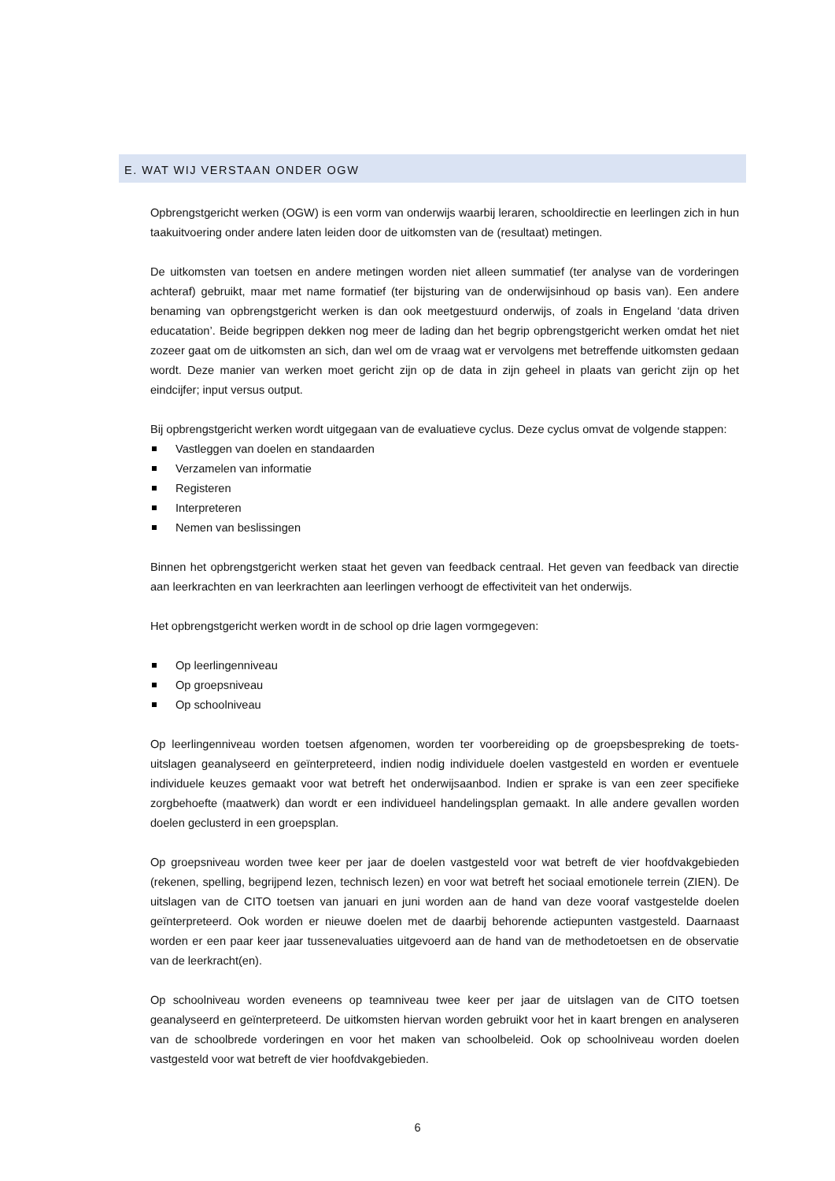E. WAT WIJ VERSTAAN ONDER OGW
Opbrengstgericht werken (OGW) is een vorm van onderwijs waarbij leraren, schooldirectie en leerlingen zich in hun taakuitvoering onder andere laten leiden door de uitkomsten van de (resultaat) metingen.
De uitkomsten van toetsen en andere metingen worden niet alleen summatief (ter analyse van de vorderingen achteraf) gebruikt, maar met name formatief (ter bijsturing van de onderwijsinhoud op basis van). Een andere benaming van opbrengstgericht werken is dan ook meetgestuurd onderwijs, of zoals in Engeland ‘data driven educatation’. Beide begrippen dekken nog meer de lading dan het begrip opbrengstgericht werken omdat het niet zozeer gaat om de uitkomsten an sich, dan wel om de vraag wat er vervolgens met betreffende uitkomsten gedaan wordt. Deze manier van werken moet gericht zijn op de data in zijn geheel in plaats van gericht zijn op het eindcijfer; input versus output.
Bij opbrengstgericht werken wordt uitgegaan van de evaluatieve cyclus. Deze cyclus omvat de volgende stappen:
Vastleggen van doelen en standaarden
Verzamelen van informatie
Registeren
Interpreteren
Nemen van beslissingen
Binnen het opbrengstgericht werken staat het geven van feedback centraal. Het geven van feedback van directie aan leerkrachten en van leerkrachten aan leerlingen verhoogt de effectiviteit van het onderwijs.
Het opbrengstgericht werken wordt in de school op drie lagen vormgegeven:
Op leerlingenniveau
Op groepsniveau
Op schoolniveau
Op leerlingenniveau worden toetsen afgenomen, worden ter voorbereiding op de groepsbespreking de toets-uitslagen geanalyseerd en geïnterpreteerd, indien nodig individuele doelen vastgesteld en worden er eventuele individuele keuzes gemaakt voor wat betreft het onderwijsaanbod. Indien er sprake is van een zeer specifieke zorgbehoefte (maatwerk) dan wordt er een individueel handelingsplan gemaakt. In alle andere gevallen worden doelen geclusterd in een groepsplan.
Op groepsniveau worden twee keer per jaar de doelen vastgesteld voor wat betreft de vier hoofdvakgebieden (rekenen, spelling, begrijpend lezen, technisch lezen) en voor wat betreft het sociaal emotionele terrein (ZIEN). De uitslagen van de CITO toetsen van januari en juni worden aan de hand van deze vooraf vastgestelde doelen geïnterpreteerd. Ook worden er nieuwe doelen met de daarbij behorende actiepunten vastgesteld. Daarnaast worden er een paar keer jaar tussenevaluaties uitgevoerd aan de hand van de methodetoetsen en de observatie van de leerkracht(en).
Op schoolniveau worden eveneens op teamniveau twee keer per jaar de uitslagen van de CITO toetsen geanalyseerd en geïnterpreteerd. De uitkomsten hiervan worden gebruikt voor het in kaart brengen en analyseren van de schoolbrede vorderingen en voor het maken van schoolbeleid. Ook op schoolniveau worden doelen vastgesteld voor wat betreft de vier hoofdvakgebieden.
6